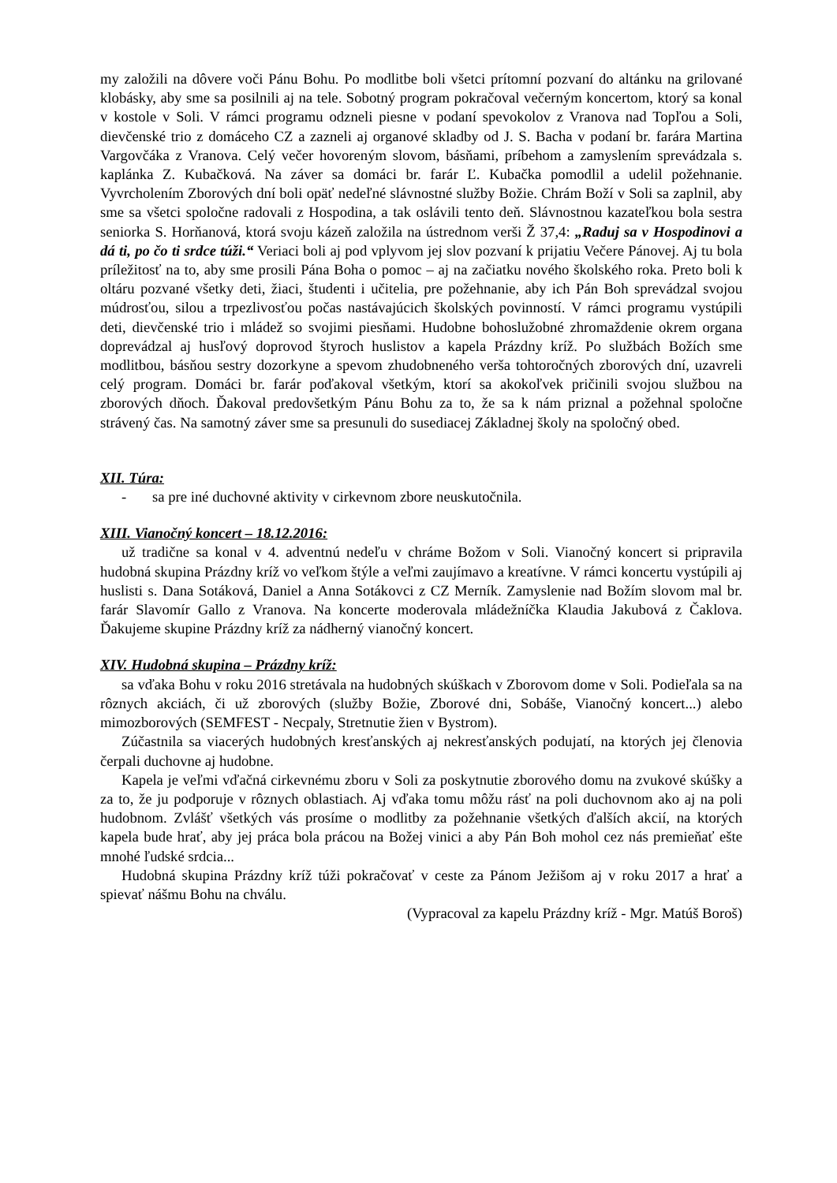my založili na dôvere voči Pánu Bohu. Po modlitbe boli všetci prítomní pozvaní do altánku na grilované klobásky, aby sme sa posilnili aj na tele. Sobotný program pokračoval večerným koncertom, ktorý sa konal v kostole v Soli. V rámci programu odzneli piesne v podaní spevokolov z Vranova nad Topľou a Soli, dievčenské trio z domáceho CZ a zazneli aj organové skladby od J. S. Bacha v podaní br. farára Martina Vargovčáka z Vranova. Celý večer hovoreným slovom, básňami, príbehom a zamyslením sprevádzala s. kaplánka Z. Kubačková. Na záver sa domáci br. farár Ľ. Kubačka pomodlil a udelil požehnanie. Vyvrcholením Zborových dní boli opäť nedeľné slávnostné služby Božie. Chrám Boží v Soli sa zaplnil, aby sme sa všetci spoločne radovali z Hospodina, a tak oslávili tento deň. Slávnostnou kazateľkou bola sestra seniorka S. Horňanová, ktorá svoju kázeň založila na ústrednom verši Ž 37,4: „Raduj sa v Hospodinovi a dá ti, po čo ti srdce túži.“ Veriaci boli aj pod vplyvom jej slov pozvaní k prijatiu Večere Pánovej. Aj tu bola príležitosť na to, aby sme prosili Pána Boha o pomoc – aj na začiatku nového školského roka. Preto boli k oltáru pozvané všetky deti, žiaci, študenti i učitelia, pre požehnanie, aby ich Pán Boh sprevádzal svojou múdrosťou, silou a trpezlivosťou počas nastávajúcich školských povinností. V rámci programu vystúpili deti, dievčenské trio i mládež so svojimi piesňami. Hudobne bohoslužobné zhromaždenie okrem organa doprevádzal aj husľový doprovod štyroch huslistov a kapela Prázdny kríž. Po službách Božích sme modlitbou, básňou sestry dozorkyne a spevom zhudobneného verša tohtoročných zborových dní, uzavreli celý program. Domáci br. farár poďakoval všetkým, ktorí sa akokoľvek pričinili svojou službou na zborových dňoch. Ďakoval predovšetkým Pánu Bohu za to, že sa k nám priznal a požehnal spoločne strávený čas. Na samotný záver sme sa presunuli do susediacej Základnej školy na spoločný obed.
XII. Túra:
- sa pre iné duchovné aktivity v cirkevnom zbore neuskutočnila.
XIII. Vianočný koncert – 18.12.2016:
už tradične sa konal v 4. adventnú nedeľu v chráme Božom v Soli. Vianočný koncert si pripravila hudobná skupina Prázdny kríž vo veľkom štýle a veľmi zaujímavo a kreatívne. V rámci koncertu vystúpili aj huslisti s. Dana Sotáková, Daniel a Anna Sotákovci z CZ Merník. Zamyslenie nad Božím slovom mal br. farár Slavomír Gallo z Vranova. Na koncerte moderovala mládežníčka Klaudia Jakubová z Čaklova. Ďakujeme skupine Prázdny kríž za nádherný vianočný koncert.
XIV. Hudobná skupina – Prázdny kríž:
sa vďaka Bohu v roku 2016 stretávala na hudobných skúškach v Zborovom dome v Soli. Podieľala sa na rôznych akciách, či už zborových (služby Božie, Zborové dni, Sobáše, Vianočný koncert...) alebo mimozborových (SEMFEST - Necpaly, Stretnutie žien v Bystrom).
Zúčastnila sa viacerých hudobných kresťanských aj nekresťanských podujatí, na ktorých jej členovia čerpali duchovne aj hudobne.
Kapela je veľmi vďačná cirkevnému zboru v Soli za poskytnutie zborového domu na zvukové skúšky a za to, že ju podporuje v rôznych oblastiach. Aj vďaka tomu môžu rásť na poli duchovnom ako aj na poli hudobnom. Zvlášť všetkých vás prosíme o modlitby za požehnanie všetkých ďalších akcií, na ktorých kapela bude hrať, aby jej práca bola prácou na Božej vinici a aby Pán Boh mohol cez nás premieňať ešte mnohé ľudské srdcia...
Hudobná skupina Prázdny kríž túži pokračovať v ceste za Pánom Ježišom aj v roku 2017 a hrať a spievať nášmu Bohu na chválu.
(Vypracoval za kapelu Prázdny kríž - Mgr. Matúš Boroš)